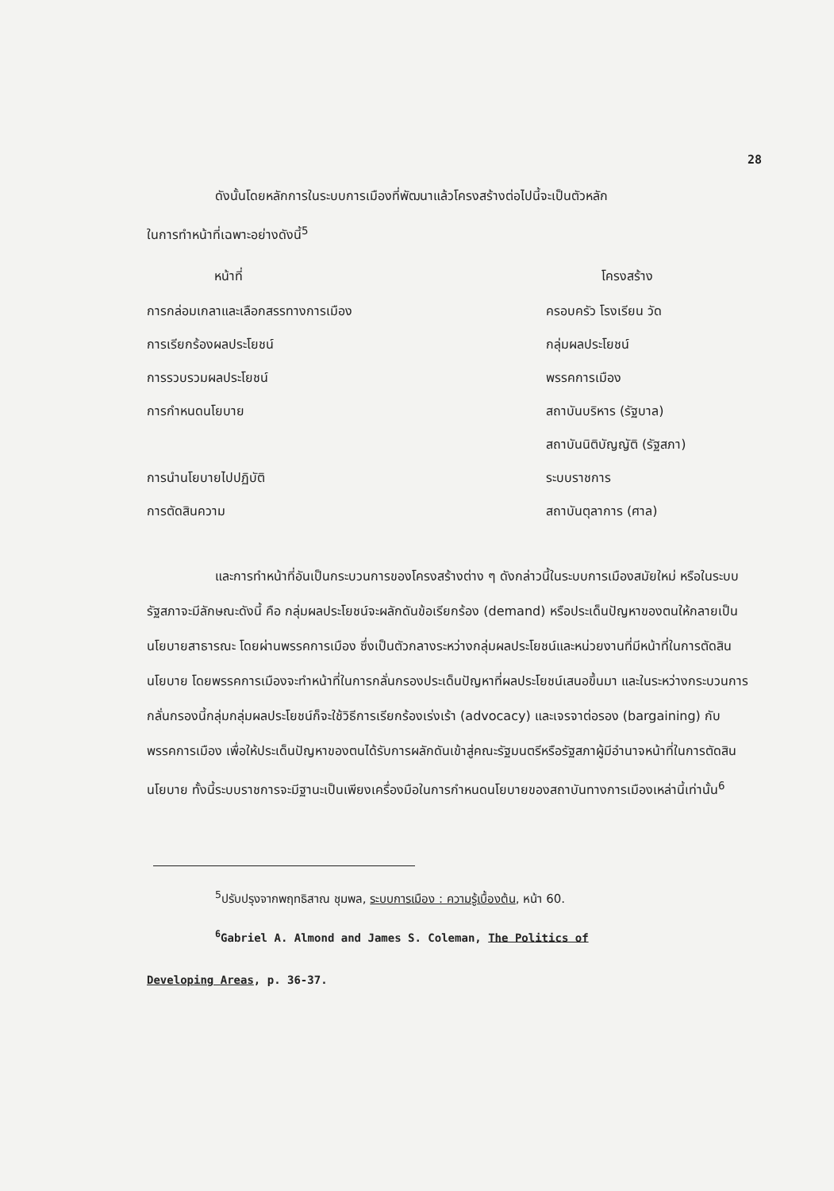28
ดังนั้นโดยหลักการในระบบการเมืองที่พัฒนาแล้วโครงสร้างต่อไปนี้จะเป็นตัวหลัก
ในการทำหน้าที่เฉพาะอย่างดังนี้<sup>5</sup>
| หน้าที่ | โครงสร้าง |
| --- | --- |
| การกล่อมเกลาและเลือกสรรทางการเมือง | ครอบครัว โรงเรียน วัด |
| การเรียกร้องผลประโยชน์ | กลุ่มผลประโยชน์ |
| การรวบรวมผลประโยชน์ | พรรคการเมือง |
| การกำหนดนโยบาย | สถาบันบริหาร (รัฐบาล) |
| | สถาบันนิติบัญญัติ (รัฐสภา) |
| การนำนโยบายไปปฏิบัติ | ระบบราชการ |
| การตัดสินความ | สถาบันตุลาการ (ศาล) |
และการทำหน้าที่อันเป็นกระบวนการของโครงสร้างต่าง ๆ ดังกล่าวนี้ในระบบการเมืองสมัยใหม่ หรือในระบบรัฐสภาจะมีลักษณะดังนี้ คือ กลุ่มผลประโยชน์จะผลักดันข้อเรียกร้อง (demand) หรือประเด็นปัญหาของตนให้กลายเป็นนโยบายสาธารณะ โดยผ่านพรรคการเมือง ซึ่งเป็นตัวกลางระหว่างกลุ่มผลประโยชน์และหน่วยงานที่มีหน้าที่ในการตัดสินนโยบาย โดยพรรคการเมืองจะทำหน้าที่ในการกลั่นกรองประเด็นปัญหาที่ผลประโยชน์เสนอขึ้นมา และในระหว่างกระบวนการกลั่นกรองนี้กลุ่มกลุ่มผลประโยชน์ก็จะใช้วิธีการเรียกร้องเร่งเร้า (advocacy) และเจรจาต่อรอง (bargaining) กับพรรคการเมือง เพื่อให้ประเด็นปัญหาของตนได้รับการผลักดันเข้าสู่คณะรัฐมนตรีหรือรัฐสภาผู้มีอำนาจหน้าที่ในการตัดสินนโยบาย ทั้งนี้ระบบราชการจะมีฐานะเป็นเพียงเครื่องมือในการกำหนดนโยบายของสถาบันทางการเมืองเหล่านี้เท่านั้น<sup>6</sup>
<sup>5</sup> ปรับปรุงจากพฤทธิสาณ ชุมพล, ระบบการเมือง : ความรู้เบื้องต้น, หน้า 60.
<sup>6</sup> Gabriel A. Almond and James S. Coleman, The Politics of
Developing Areas, p. 36-37.